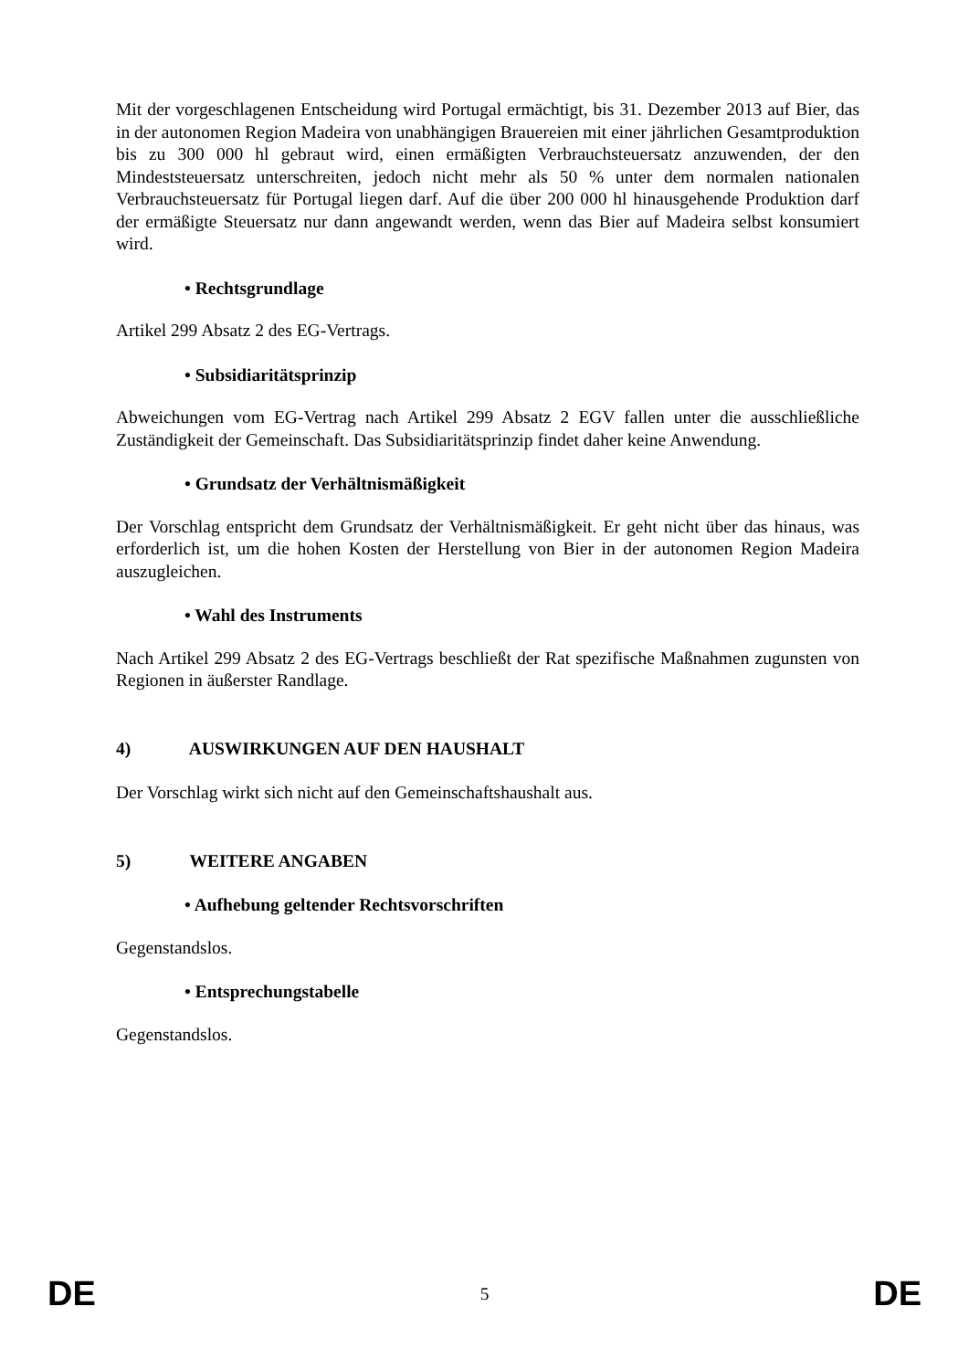Mit der vorgeschlagenen Entscheidung wird Portugal ermächtigt, bis 31. Dezember 2013 auf Bier, das in der autonomen Region Madeira von unabhängigen Brauereien mit einer jährlichen Gesamtproduktion bis zu 300 000 hl gebraut wird, einen ermäßigten Verbrauchsteuersatz anzuwenden, der den Mindeststeuersatz unterschreiten, jedoch nicht mehr als 50 % unter dem normalen nationalen Verbrauchsteuersatz für Portugal liegen darf. Auf die über 200 000 hl hinausgehende Produktion darf der ermäßigte Steuersatz nur dann angewandt werden, wenn das Bier auf Madeira selbst konsumiert wird.
• Rechtsgrundlage
Artikel 299 Absatz 2 des EG-Vertrags.
• Subsidiaritätsprinzip
Abweichungen vom EG-Vertrag nach Artikel 299 Absatz 2 EGV fallen unter die ausschließliche Zuständigkeit der Gemeinschaft. Das Subsidiaritätsprinzip findet daher keine Anwendung.
• Grundsatz der Verhältnismäßigkeit
Der Vorschlag entspricht dem Grundsatz der Verhältnismäßigkeit. Er geht nicht über das hinaus, was erforderlich ist, um die hohen Kosten der Herstellung von Bier in der autonomen Region Madeira auszugleichen.
• Wahl des Instruments
Nach Artikel 299 Absatz 2 des EG-Vertrags beschließt der Rat spezifische Maßnahmen zugunsten von Regionen in äußerster Randlage.
4) AUSWIRKUNGEN AUF DEN HAUSHALT
Der Vorschlag wirkt sich nicht auf den Gemeinschaftshaushalt aus.
5) WEITERE ANGABEN
• Aufhebung geltender Rechtsvorschriften
Gegenstandslos.
• Entsprechungstabelle
Gegenstandslos.
DE 5 DE